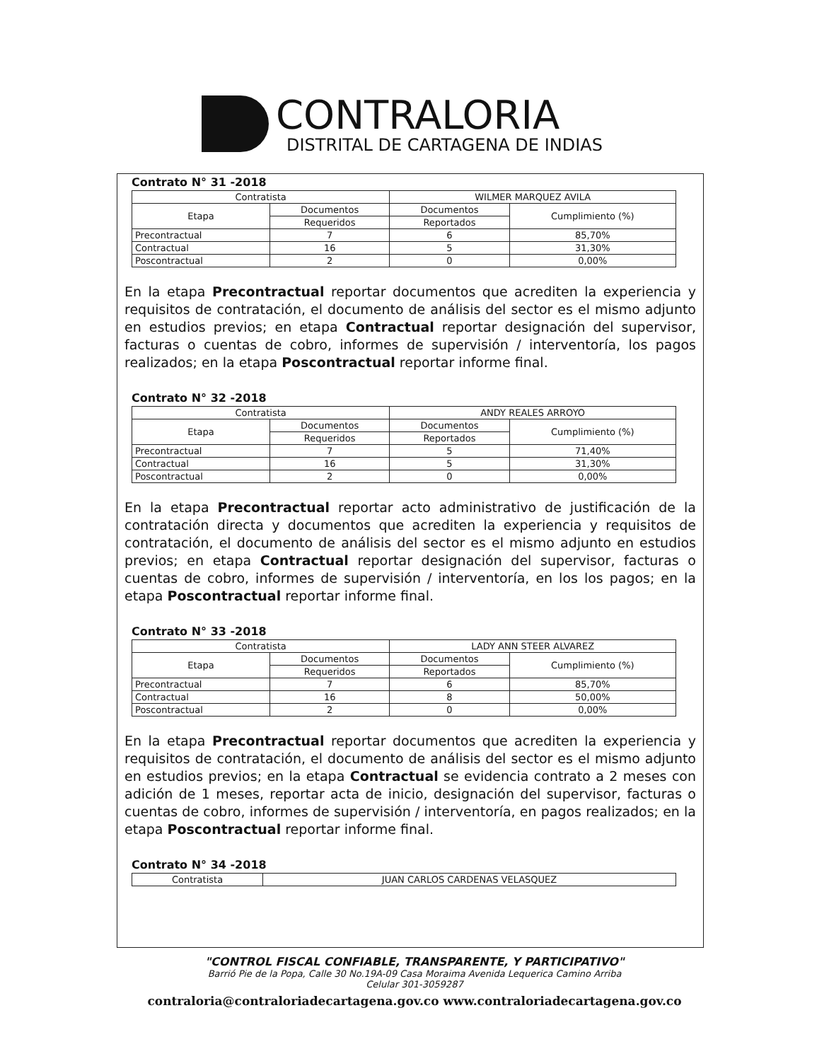CONTRALORIA
DISTRITAL DE CARTAGENA DE INDIAS
Contrato N° 31 -2018
| Contratista | | WILMER MARQUEZ AVILA | |
| Etapa | Documentos | Documentos | Cumplimiento (%) |
| | Requeridos | Reportados | |
| Precontractual | 7 | 6 | 85,70% |
| Contractual | 16 | 5 | 31,30% |
| Poscontractual | 2 | 0 | 0,00% |
En la etapa Precontractual reportar documentos que acrediten la experiencia y requisitos de contratación, el documento de análisis del sector es el mismo adjunto en estudios previos; en etapa Contractual reportar designación del supervisor, facturas o cuentas de cobro, informes de supervisión / interventoría, los pagos realizados; en la etapa Poscontractual reportar informe final.
Contrato N° 32 -2018
| Contratista | | ANDY REALES ARROYO | |
| Etapa | Documentos | Documentos | Cumplimiento (%) |
| | Requeridos | Reportados | |
| Precontractual | 7 | 5 | 71,40% |
| Contractual | 16 | 5 | 31,30% |
| Poscontractual | 2 | 0 | 0,00% |
En la etapa Precontractual reportar acto administrativo de justificación de la contratación directa y documentos que acrediten la experiencia y requisitos de contratación, el documento de análisis del sector es el mismo adjunto en estudios previos; en etapa Contractual reportar designación del supervisor, facturas o cuentas de cobro, informes de supervisión / interventoría, en los los pagos; en la etapa Poscontractual reportar informe final.
Contrato N° 33 -2018
| Contratista | | LADY ANN STEER ALVAREZ | |
| Etapa | Documentos | Documentos | Cumplimiento (%) |
| | Requeridos | Reportados | |
| Precontractual | 7 | 6 | 85,70% |
| Contractual | 16 | 8 | 50,00% |
| Poscontractual | 2 | 0 | 0,00% |
En la etapa Precontractual reportar documentos que acrediten la experiencia y requisitos de contratación, el documento de análisis del sector es el mismo adjunto en estudios previos; en la etapa Contractual se evidencia contrato a 2 meses con adición de 1 meses, reportar acta de inicio, designación del supervisor, facturas o cuentas de cobro, informes de supervisión / interventoría, en pagos realizados; en la etapa Poscontractual reportar informe final.
Contrato N° 34 -2018
| Contratista | JUAN CARLOS CARDENAS VELASQUEZ |
"CONTROL FISCAL CONFIABLE, TRANSPARENTE, Y PARTICIPATIVO"
Barrió Pie de la Popa, Calle 30 No.19A-09 Casa Moraima Avenida Lequerica Camino Arriba
Celular 301-3059287
contraloria@contraloriadecartagena.gov.co www.contraloriadecartagena.gov.co